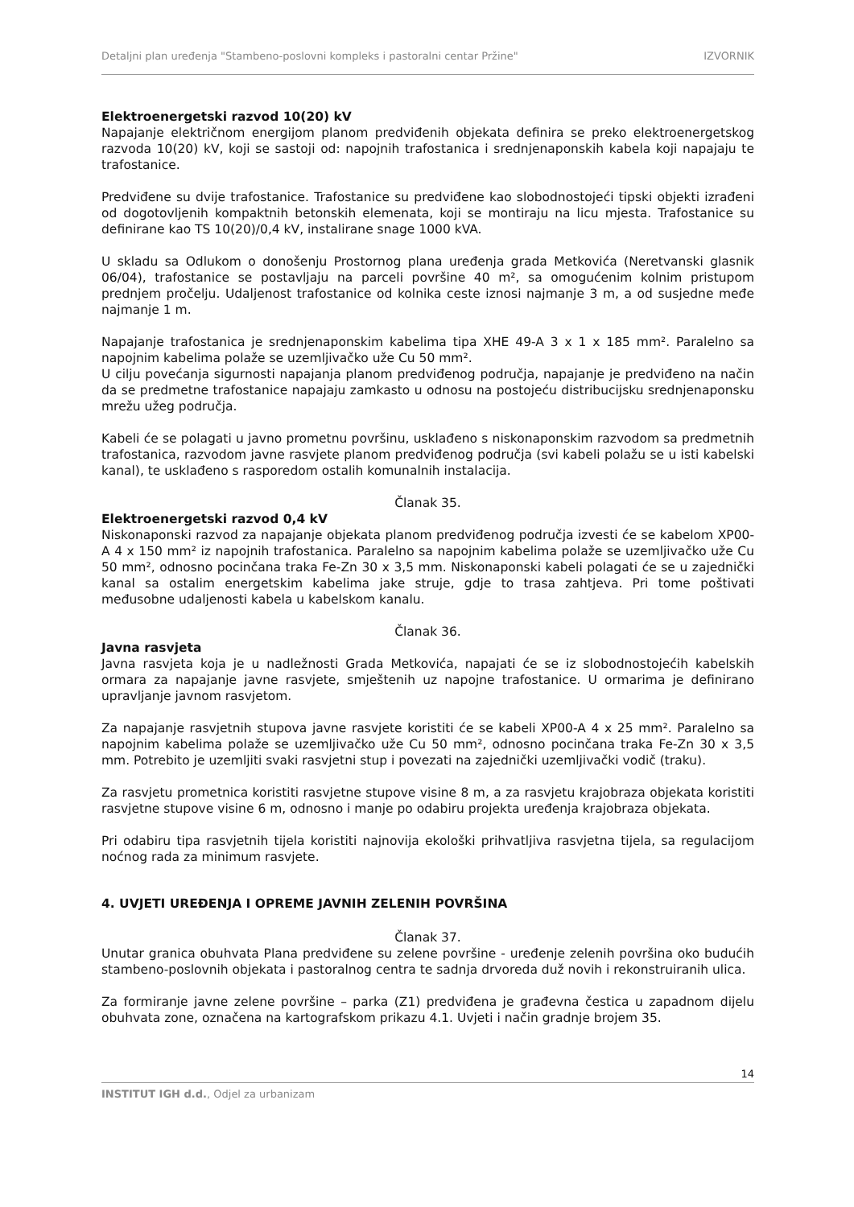Detaljni plan uređenja "Stambeno-poslovni kompleks i pastoralni centar Pržine" IZVORNIK
Elektroenergetski razvod 10(20) kV
Napajanje električnom energijom planom predviđenih objekata definira se preko elektroenergetskog razvoda 10(20) kV, koji se sastoji od: napojnih trafostanica i srednjenaponskih kabela koji napajaju te trafostanice.
Predviđene su dvije trafostanice. Trafostanice su predviđene kao slobodnostojeći tipski objekti izrađeni od dogotovljenih kompaktnih betonskih elemenata, koji se montiraju na licu mjesta. Trafostanice su definirane kao TS 10(20)/0,4 kV, instalirane snage 1000 kVA.
U skladu sa Odlukom o donošenju Prostornog plana uređenja grada Metkovića (Neretvanski glasnik 06/04), trafostanice se postavljaju na parceli površine 40 m², sa omogućenim kolnim pristupom prednjem pročelju. Udaljenost trafostanice od kolnika ceste iznosi najmanje 3 m, a od susjedne međe najmanje 1 m.
Napajanje trafostanica je srednjenaponskim kabelima tipa XHE 49-A 3 x 1 x 185 mm². Paralelno sa napojnim kabelima polaže se uzemljivačko uže Cu 50 mm².
U cilju povećanja sigurnosti napajanja planom predviđenog područja, napajanje je predviđeno na način da se predmetne trafostanice napajaju zamkasto u odnosu na postojeću distribucijsku srednjenaponsku mrežu užeg područja.
Kabeli će se polagati u javno prometnu površinu, usklađeno s niskonaponskim razvodom sa predmetnih trafostanica, razvodom javne rasvjete planom predviđenog područja (svi kabeli polažu se u isti kabelski kanal), te usklađeno s rasporedom ostalih komunalnih instalacija.
Članak 35.
Elektroenergetski razvod 0,4 kV
Niskonaponski razvod za napajanje objekata planom predviđenog područja izvesti će se kabelom XP00-A 4 x 150 mm² iz napojnih trafostanica. Paralelno sa napojnim kabelima polaže se uzemljivačko uže Cu 50 mm², odnosno pocinčana traka Fe-Zn 30 x 3,5 mm. Niskonaponski kabeli polagati će se u zajednički kanal sa ostalim energetskim kabelima jake struje, gdje to trasa zahtjeva. Pri tome poštivati međusobne udaljenosti kabela u kabelskom kanalu.
Članak 36.
Javna rasvjeta
Javna rasvjeta koja je u nadležnosti Grada Metkovića, napajati će se iz slobodnostojećih kabelskih ormara za napajanje javne rasvjete, smještenih uz napojne trafostanice. U ormarima je definirano upravljanje javnom rasvjetom.
Za napajanje rasvjetnih stupova javne rasvjete koristiti će se kabeli XP00-A 4 x 25 mm². Paralelno sa napojnim kabelima polaže se uzemljivačko uže Cu 50 mm², odnosno pocinčana traka Fe-Zn 30 x 3,5 mm. Potrebito je uzemljiti svaki rasvjetni stup i povezati na zajednički uzemljivački vodič (traku).
Za rasvjetu prometnica koristiti rasvjetne stupove visine 8 m, a za rasvjetu krajobraza objekata koristiti rasvjetne stupove visine 6 m, odnosno i manje po odabiru projekta uređenja krajobraza objekata.
Pri odabiru tipa rasvjetnih tijela koristiti najnovija ekološki prihvatljiva rasvjetna tijela, sa regulacijom noćnog rada za minimum rasvjete.
4. UVJETI UREĐENJA I OPREME JAVNIH ZELENIH POVRŠINA
Članak 37.
Unutar granica obuhvata Plana predviđene su zelene površine - uređenje zelenih površina oko budućih stambeno-poslovnih objekata i pastoralnog centra te sadnja drvoreda duž novih i rekonstruiranih ulica.
Za formiranje javne zelene površine – parka (Z1) predviđena je građevna čestica u zapadnom dijelu obuhvata zone, označena na kartografskom prikazu 4.1. Uvjeti i način gradnje brojem 35.
14
INSTITUT IGH d.d., Odjel za urbanizam